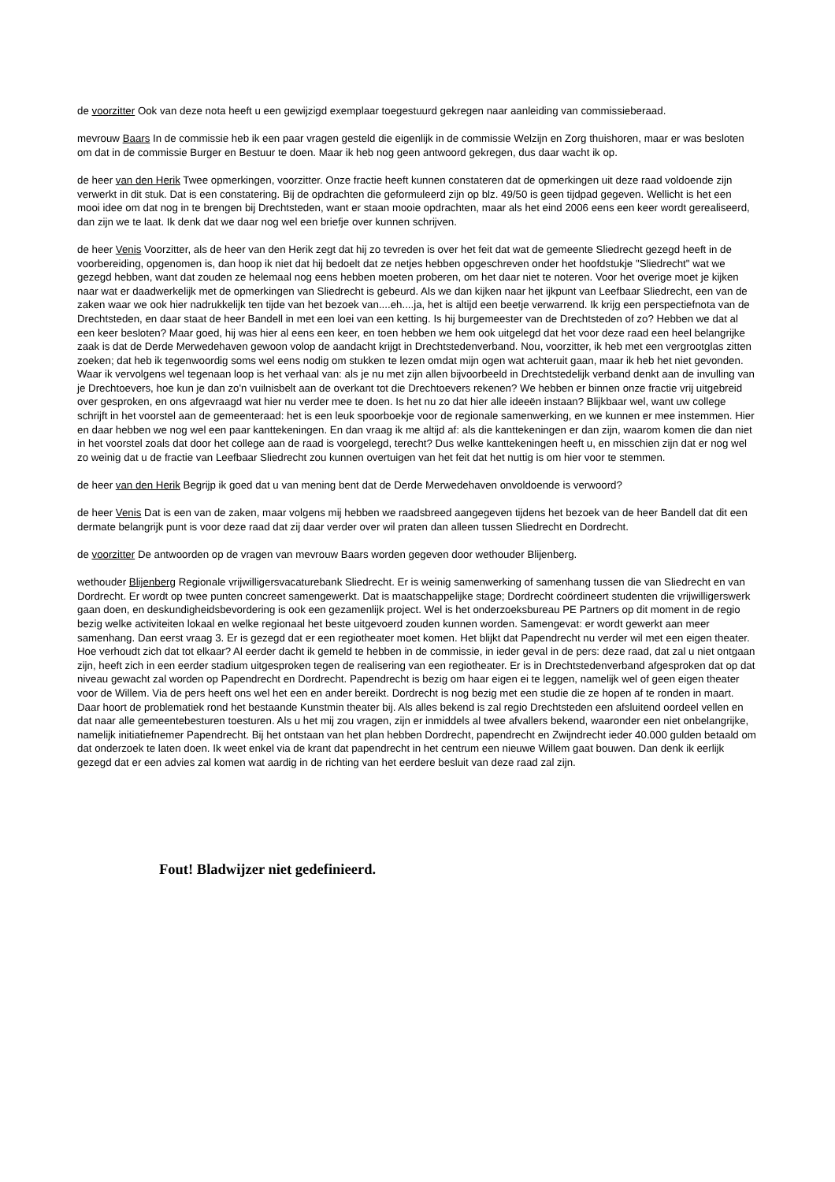de voorzitter Ook van deze nota heeft u een gewijzigd exemplaar toegestuurd gekregen naar aanleiding van commissieberaad.
mevrouw Baars In de commissie heb ik een paar vragen gesteld die eigenlijk in de commissie Welzijn en Zorg thuishoren, maar er was besloten om dat in de commissie Burger en Bestuur te doen. Maar ik heb nog geen antwoord gekregen, dus daar wacht ik op.
de heer van den Herik Twee opmerkingen, voorzitter. Onze fractie heeft kunnen constateren dat de opmerkingen uit deze raad voldoende zijn verwerkt in dit stuk. Dat is een constatering. Bij de opdrachten die geformuleerd zijn op blz. 49/50 is geen tijdpad gegeven. Wellicht is het een mooi idee om dat nog in te brengen bij Drechtsteden, want er staan mooie opdrachten, maar als het eind 2006 eens een keer wordt gerealiseerd, dan zijn we te laat. Ik denk dat we daar nog wel een briefje over kunnen schrijven.
de heer Venis Voorzitter, als de heer van den Herik zegt dat hij zo tevreden is over het feit dat wat de gemeente Sliedrecht gezegd heeft in de voorbereiding, opgenomen is, dan hoop ik niet dat hij bedoelt dat ze netjes hebben opgeschreven onder het hoofdstukje "Sliedrecht" wat we gezegd hebben, want dat zouden ze helemaal nog eens hebben moeten proberen, om het daar niet te noteren. Voor het overige moet je kijken naar wat er daadwerkelijk met de opmerkingen van Sliedrecht is gebeurd. Als we dan kijken naar het ijkpunt van Leefbaar Sliedrecht, een van de zaken waar we ook hier nadrukkelijk ten tijde van het bezoek van....eh....ja, het is altijd een beetje verwarrend. Ik krijg een perspectiefnota van de Drechtsteden, en daar staat de heer Bandell in met een loei van een ketting. Is hij burgemeester van de Drechtsteden of zo? Hebben we dat al een keer besloten? Maar goed, hij was hier al eens een keer, en toen hebben we hem ook uitgelegd dat het voor deze raad een heel belangrijke zaak is dat de Derde Merwedehaven gewoon volop de aandacht krijgt in Drechtstedenverband. Nou, voorzitter, ik heb met een vergrootglas zitten zoeken; dat heb ik tegenwoordig soms wel eens nodig om stukken te lezen omdat mijn ogen wat achteruit gaan, maar ik heb het niet gevonden. Waar ik vervolgens wel tegenaan loop is het verhaal van: als je nu met zijn allen bijvoorbeeld in Drechtstedelijk verband denkt aan de invulling van je Drechtoevers, hoe kun je dan zo'n vuilnisbelt aan de overkant tot die Drechtoevers rekenen? We hebben er binnen onze fractie vrij uitgebreid over gesproken, en ons afgevraagd wat hier nu verder mee te doen. Is het nu zo dat hier alle ideeën instaan? Blijkbaar wel, want uw college schrijft in het voorstel aan de gemeenteraad: het is een leuk spoorboekje voor de regionale samenwerking, en we kunnen er mee instemmen. Hier en daar hebben we nog wel een paar kanttekeningen. En dan vraag ik me altijd af: als die kanttekeningen er dan zijn, waarom komen die dan niet in het voorstel zoals dat door het college aan de raad is voorgelegd, terecht? Dus welke kanttekeningen heeft u, en misschien zijn dat er nog wel zo weinig dat u de fractie van Leefbaar Sliedrecht zou kunnen overtuigen van het feit dat het nuttig is om hier voor te stemmen.
de heer van den Herik Begrijp ik goed dat u van mening bent dat de Derde Merwedehaven onvoldoende is verwoord?
de heer Venis Dat is een van de zaken, maar volgens mij hebben we raadsbreed aangegeven tijdens het bezoek van de heer Bandell dat dit een dermate belangrijk punt is voor deze raad dat zij daar verder over wil praten dan alleen tussen Sliedrecht en Dordrecht.
de voorzitter De antwoorden op de vragen van mevrouw Baars worden gegeven door wethouder Blijenberg.
wethouder Blijenberg Regionale vrijwilligersvacaturebank Sliedrecht. Er is weinig samenwerking of samenhang tussen die van Sliedrecht en van Dordrecht. Er wordt op twee punten concreet samengewerkt. Dat is maatschappelijke stage; Dordrecht coördineert studenten die vrijwilligerswerk gaan doen, en deskundigheidsbevordering is ook een gezamenlijk project. Wel is het onderzoeksbureau PE Partners op dit moment in de regio bezig welke activiteiten lokaal en welke regionaal het beste uitgevoerd zouden kunnen worden. Samengevat: er wordt gewerkt aan meer samenhang. Dan eerst vraag 3. Er is gezegd dat er een regiotheater moet komen. Het blijkt dat Papendrecht nu verder wil met een eigen theater. Hoe verhoudt zich dat tot elkaar? Al eerder dacht ik gemeld te hebben in de commissie, in ieder geval in de pers: deze raad, dat zal u niet ontgaan zijn, heeft zich in een eerder stadium uitgesproken tegen de realisering van een regiotheater. Er is in Drechtstedenverband afgesproken dat op dat niveau gewacht zal worden op Papendrecht en Dordrecht. Papendrecht is bezig om haar eigen ei te leggen, namelijk wel of geen eigen theater voor de Willem. Via de pers heeft ons wel het een en ander bereikt. Dordrecht is nog bezig met een studie die ze hopen af te ronden in maart. Daar hoort de problematiek rond het bestaande Kunstmin theater bij. Als alles bekend is zal regio Drechtsteden een afsluitend oordeel vellen en dat naar alle gemeentebesturen toesturen. Als u het mij zou vragen, zijn er inmiddels al twee afvallers bekend, waaronder een niet onbelangrijke, namelijk initiatiefnemer Papendrecht. Bij het ontstaan van het plan hebben Dordrecht, papendrecht en Zwijndrecht ieder 40.000 gulden betaald om dat onderzoek te laten doen. Ik weet enkel via de krant dat papendrecht in het centrum een nieuwe Willem gaat bouwen. Dan denk ik eerlijk gezegd dat er een advies zal komen wat aardig in de richting van het eerdere besluit van deze raad zal zijn.
Fout! Bladwijzer niet gedefinieerd.